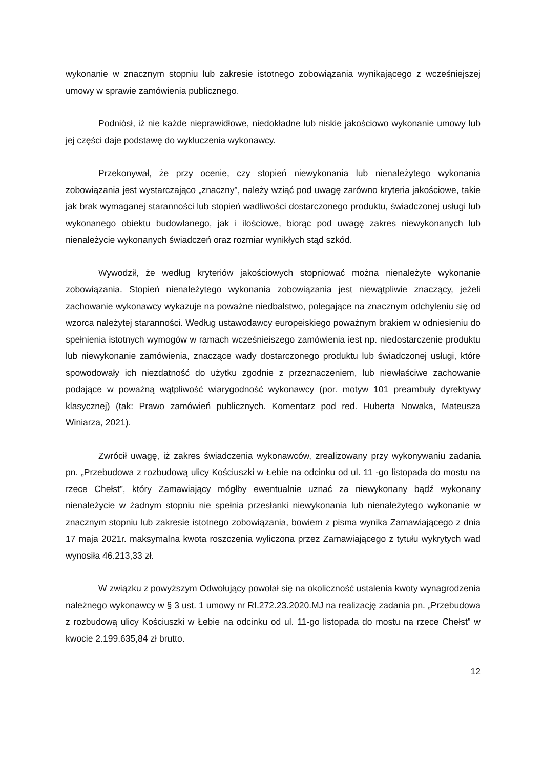wykonanie w znacznym stopniu lub zakresie istotnego zobowiązania wynikającego z wcześniejszej umowy w sprawie zamówienia publicznego.
Podniósł, iż nie każde nieprawidłowe, niedokładne lub niskie jakościowo wykonanie umowy lub jej części daje podstawę do wykluczenia wykonawcy.
Przekonywał, że przy ocenie, czy stopień niewykonania lub nienależytego wykonania zobowiązania jest wystarczająco „znaczny”, należy wziąć pod uwagę zarówno kryteria jakościowe, takie jak brak wymaganej staranności lub stopień wadliwości dostarczonego produktu, świadczonej usługi lub wykonanego obiektu budowlanego, jak i ilościowe, biorąc pod uwagę zakres niewykonanych lub nienależycie wykonanych świadczeń oraz rozmiar wynikłych stąd szkód.
Wywodził, że według kryteriów jakościowych stopniować można nienależyte wykonanie zobowiązania. Stopień nienależytego wykonania zobowiązania jest niewątpliwie znaczący, jeżeli zachowanie wykonawcy wykazuje na poważne niedbalstwo, polegające na znacznym odchyleniu się od wzorca należytej staranności. Według ustawodawcy europeiskiego poważnym brakiem w odniesieniu do spełnienia istotnych wymogów w ramach wcześnieiszego zamówienia iest np. niedostarczenie produktu lub niewykonanie zamówienia, znaczące wady dostarczonego produktu lub świadczonej usługi, które spowodowały ich niezdatność do użytku zgodnie z przeznaczeniem, lub niewłaściwe zachowanie podające w poważną wątpliwość wiarygodność wykonawcy (por. motyw 101 preambuły dyrektywy klasycznej) (tak: Prawo zamówień publicznych. Komentarz pod red. Huberta Nowaka, Mateusza Winiarza, 2021).
Zwrócił uwagę, iż zakres świadczenia wykonawców, zrealizowany przy wykonywaniu zadania pn. „Przebudowa z rozbudową ulicy Kościuszki w Łebie na odcinku od ul. 11 -go listopada do mostu na rzece Chełst”, który Zamawiający mógłby ewentualnie uznać za niewykonany bądź wykonany nienależycie w żadnym stopniu nie spełnia przesłanki niewykonania lub nienależytego wykonanie w znacznym stopniu lub zakresie istotnego zobowiązania, bowiem z pisma wynika Zamawiającego z dnia 17 maja 2021r. maksymalna kwota roszczenia wyliczona przez Zamawiającego z tytułu wykrytych wad wynosiła 46.213,33 zł.
W związku z powyższym Odwołujący powołał się na okoliczność ustalenia kwoty wynagrodzenia należnego wykonawcy w § 3 ust. 1 umowy nr RI.272.23.2020.MJ na realizację zadania pn. „Przebudowa z rozbudową ulicy Kościuszki w Łebie na odcinku od ul. 11-go listopada do mostu na rzece Chełst” w kwocie 2.199.635,84 zł brutto.
12